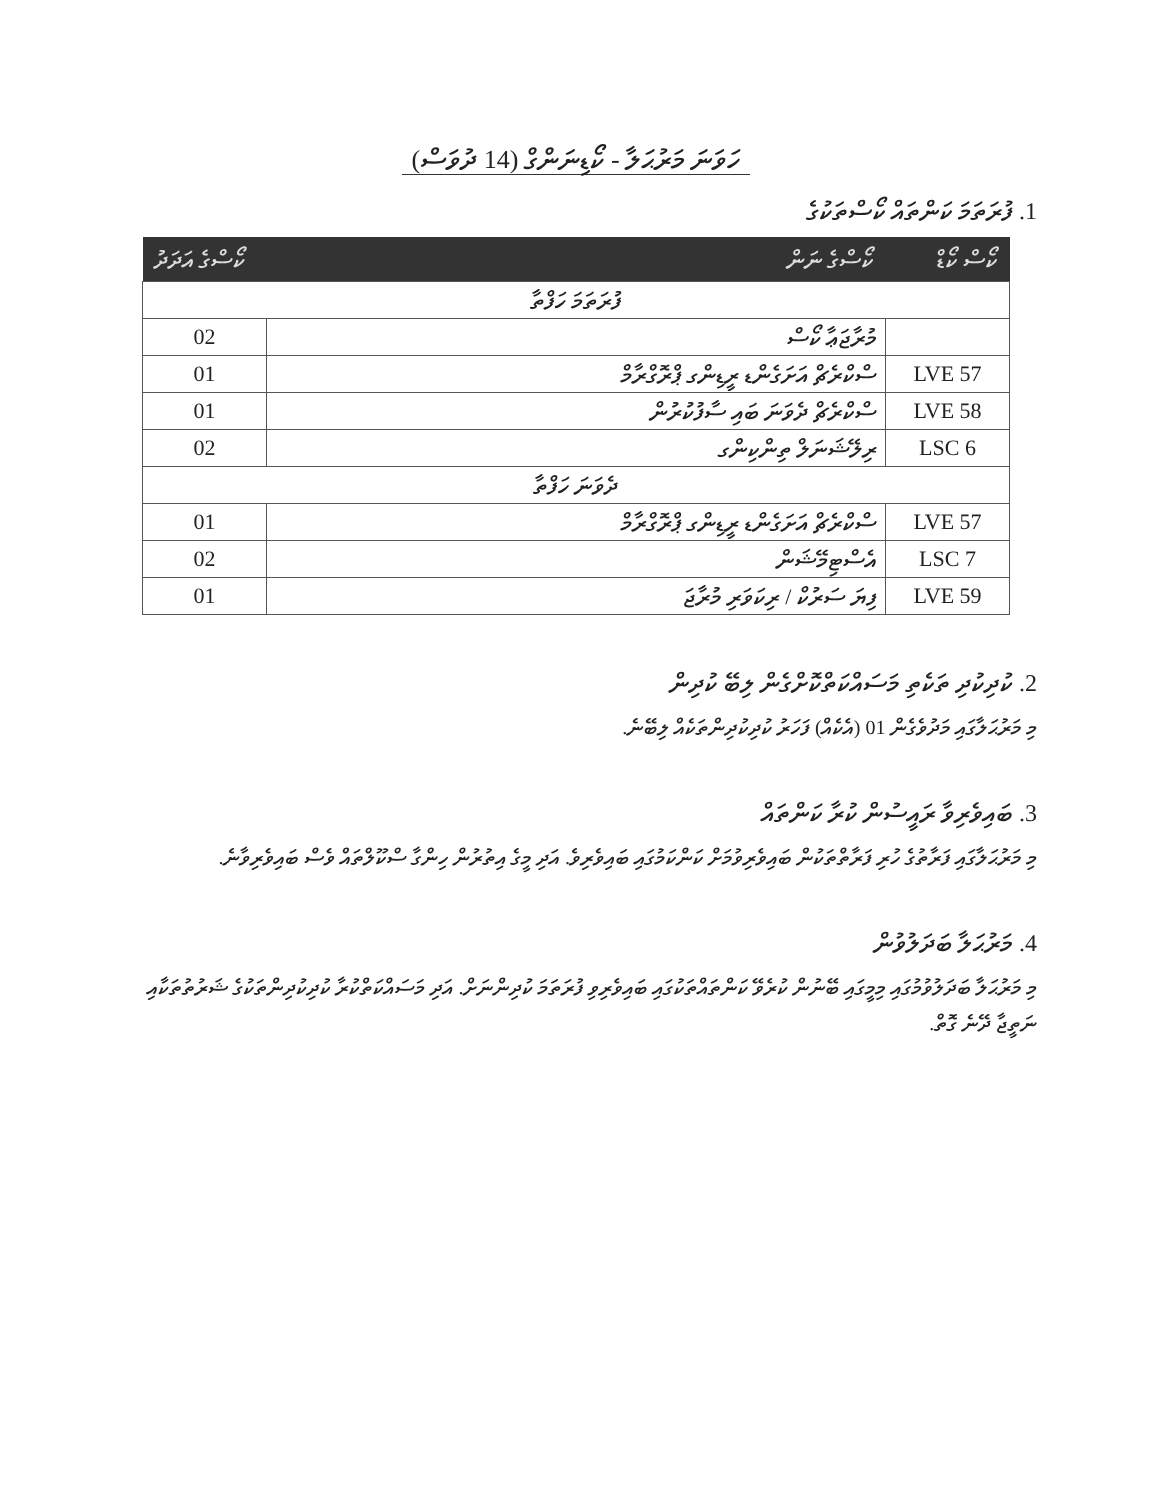ހަވަނަ މަރުޙަލާ - ކޯޑިނަންގް (14 ދުވަސް)
1. ފުރަތަމަ ކަންތައް ކޯސްތަކުގެ
| ކޯސް ކޯޑް | ކޯސްގެ ނަން | ކޯސްގެ އަދަދު |
| --- | --- | --- |
| ފުރަތަމަ ހަފްތާ | | |
| | މުރާޖަޢާ ކޯސް | 02 |
| LVE 57 | ސްކްރެޗް އަށަގެންޑ ރީޑިންގ ޕްރޮގްރާމް | 01 |
| LVE 58 | ސްކްރެޗް ދެވަނަ ބައި ސާފުކުރުން | 01 |
| LSC 6 | ރިލޭޝަނަލް ތިންކިންގ | 02 |
| ދެވަނަ ހަފްތާ | | |
| LVE 57 | ސްކްރެޗް އަށަގެންޑ ރީޑިންގ ޕްރޮގްރާމް | 01 |
| LSC 7 | އެސްޓިމޭޝަން | 02 |
| LVE 59 | ފިޔަ ސަރުކް / ރިކަވަރި މުރާޖަ | 01 |
2. ކުދިކުދި ތަކެތި މަސައްކަތްކޮށްގެން ލިބޭ ކުދިން
މި މަރުޙަލާގައި މަދުވެގެން 01 (އެކެއް) ފަހަރު ކުދިކުދިންތަކެއް ލިބޭނެ.
3. ބައިވެރިވާ ރައީސުން ކުރާ ކަންތައް
މި މަރުޙަލާގައި ފަރާތުގެ ހުރި ފަރާތްތަކުން ބައިވެރިވުމަށް ކަންކަމުގައި ބައިވެރިވެ. އަދި މީގެ އިތުރުން ހިންގާ ސްކޫލްތައް ވެސް ބައިވެރިވާނެ.
4. މަރުޙަލާ ބަދަލުވުން
މި މަރުޙަލާ ބަދަލުވުމުގައި މިމީގައި ބޭނުން ކުރެވޭ ކަންތައްތަކުގައި ބައިވެރިވި ފުރަތަމަ ކުދިންނަށް. އަދި މަސައްކަތްކުރާ ކުދިކުދިންތަކުގެ ޝަރުތުތަކާއި ނަތީޖާ ދޭނެ ގޮތް.